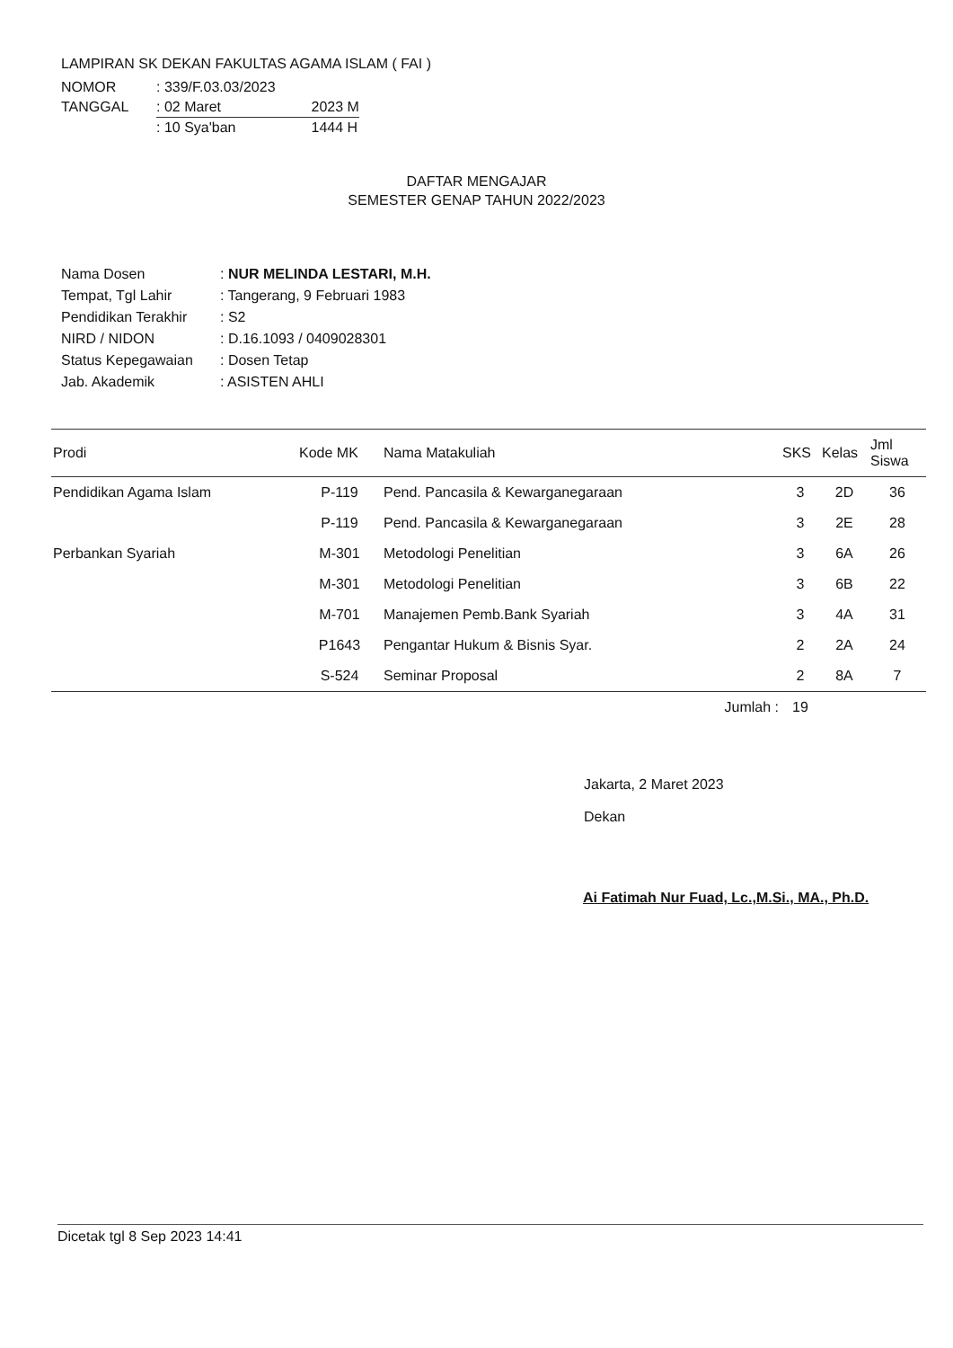LAMPIRAN SK DEKAN FAKULTAS AGAMA ISLAM ( FAI )
| NOMOR | : 339/F.03.03/2023 | |
| TANGGAL | : 02 Maret | 2023 M |
| | : 10 Sya'ban | 1444 H |
DAFTAR MENGAJAR
SEMESTER GENAP TAHUN 2022/2023
| Nama Dosen | : NUR MELINDA LESTARI, M.H. |
| Tempat, Tgl Lahir | : Tangerang, 9 Februari 1983 |
| Pendidikan Terakhir | : S2 |
| NIRD / NIDON | : D.16.1093 / 0409028301 |
| Status Kepegawaian | : Dosen Tetap |
| Jab. Akademik | : ASISTEN AHLI |
| Prodi | Kode MK | Nama Matakuliah | SKS | Kelas | Jml Siswa |
| --- | --- | --- | --- | --- | --- |
| Pendidikan Agama Islam | P-119 | Pend. Pancasila & Kewarganegaraan | 3 | 2D | 36 |
| | P-119 | Pend. Pancasila & Kewarganegaraan | 3 | 2E | 28 |
| Perbankan Syariah | M-301 | Metodologi Penelitian | 3 | 6A | 26 |
| | M-301 | Metodologi Penelitian | 3 | 6B | 22 |
| | M-701 | Manajemen Pemb.Bank Syariah | 3 | 4A | 31 |
| | P1643 | Pengantar Hukum & Bisnis Syar. | 2 | 2A | 24 |
| | S-524 | Seminar Proposal | 2 | 8A | 7 |
| | | Jumlah : | 19 | | |
Jakarta, 2 Maret 2023
Dekan
Ai Fatimah Nur Fuad, Lc.,M.Si., MA., Ph.D.
Dicetak tgl 8 Sep 2023 14:41